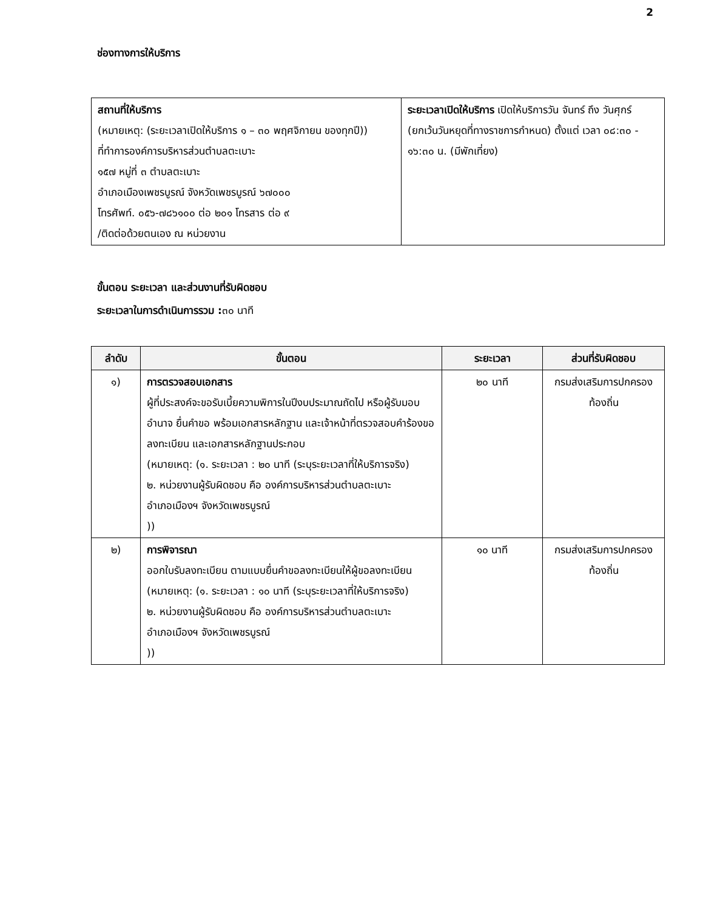2
ช่องทางการให้บริการ
| สถานที่ให้บริการ (หมายเหตุ: (ระยะเวลาเปิดให้บริการ ๑ – ๓๐ พฤศจิกายน ของทุกปี)) ที่ทำการองค์การบริหารส่วนตำบลตะเบาะ ๑๕๗ หมู่ที่ ๓ ตำบลตะเบาะ อำเภอเมืองเพชรบูรณ์ จังหวัดเพชรบูรณ์ ๖๗๐๐๐ โทรศัพท์. ๐๕๖-๗๘๖๑๐๐ ต่อ ๒๐๑ โทรสาร ต่อ ๙ /ติดต่อด้วยตนเอง ณ หน่วยงาน | ระยะเวลาเปิดให้บริการ เปิดให้บริการวัน จันทร์ ถึง วันศุกร์ (ยกเว้นวันหยุดที่ทางราชการกำหนด) ตั้งแต่ เวลา ๐๘:๓๐ - ๑๖:๓๐ น. (มีพักเที่ยง) |
ขั้นตอน ระยะเวลา และส่วนงานที่รับผิดชอบ
ระยะเวลาในการดำเนินการรวม : ๓๐ นาที
| ลำดับ | ขั้นตอน | ระยะเวลา | ส่วนที่รับผิดชอบ |
| --- | --- | --- | --- |
| ๑) | การตรวจสอบเอกสาร ผู้ที่ประสงค์จะขอรับเบี้ยความพิการในปีงบประมาณถัดไป หรือผู้รับมอบอำนาจ ยื่นคำขอ พร้อมเอกสารหลักฐาน และเจ้าหน้าที่ตรวจสอบคำร้องขอลงทะเบียน และเอกสารหลักฐานประกอบ (หมายเหตุ: (๑. ระยะเวลา : ๒๐ นาที (ระบุระยะเวลาที่ให้บริการจริง) ๒. หน่วยงานผู้รับผิดชอบ คือ องค์การบริหารส่วนตำบลตะเบาะ อำเภอเมืองฯ จังหวัดเพชรบูรณ์ )) | ๒๐ นาที | กรมส่งเสริมการปกครองท้องถิ่น |
| ๒) | การพิจารณา ออกใบรับลงทะเบียน ตามแบบยื่นคำขอลงทะเบียนให้ผู้ขอลงทะเบียน (หมายเหตุ: (๑. ระยะเวลา : ๑๐ นาที (ระบุระยะเวลาที่ให้บริการจริง) ๒. หน่วยงานผู้รับผิดชอบ คือ องค์การบริหารส่วนตำบลตะเบาะ อำเภอเมืองฯ จังหวัดเพชรบูรณ์ )) | ๑๐ นาที | กรมส่งเสริมการปกครองท้องถิ่น |